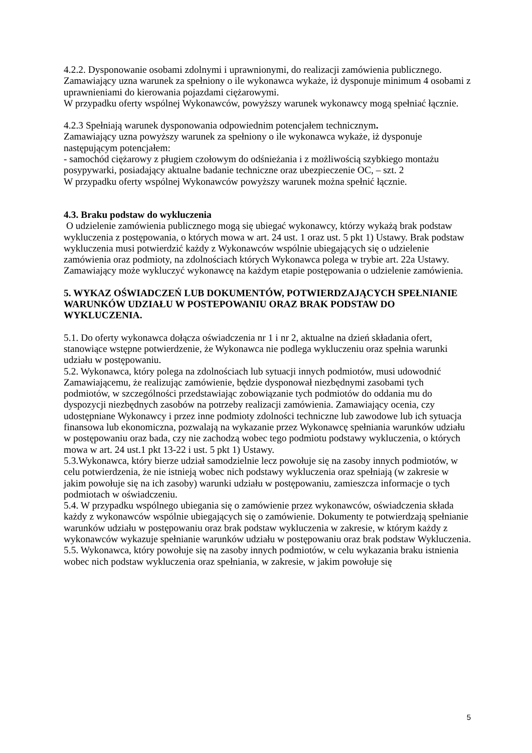4.2.2. Dysponowanie osobami zdolnymi i uprawnionymi, do realizacji zamówienia publicznego.
Zamawiający uzna warunek za spełniony o ile wykonawca wykaże, iż dysponuje minimum 4 osobami z uprawnieniami do kierowania pojazdami ciężarowymi.
W przypadku oferty wspólnej Wykonawców, powyższy warunek wykonawcy mogą spełniać łącznie.
4.2.3 Spełniają warunek dysponowania odpowiednim potencjałem technicznym.
Zamawiający uzna powyższy warunek za spełniony o ile wykonawca wykaże, iż dysponuje następującym potencjałem:
- samochód ciężarowy z pługiem czołowym do odśnieżania i z możliwością szybkiego montażu posypywarki, posiadający aktualne badanie techniczne oraz ubezpieczenie OC, – szt. 2
W przypadku oferty wspólnej Wykonawców powyższy warunek można spełnić łącznie.
4.3. Braku podstaw do wykluczenia
O udzielenie zamówienia publicznego mogą się ubiegać wykonawcy, którzy wykażą brak podstaw wykluczenia z postępowania, o których mowa w art. 24 ust. 1 oraz ust. 5 pkt 1) Ustawy. Brak podstaw wykluczenia musi potwierdzić każdy z Wykonawców wspólnie ubiegających się o udzielenie zamówienia oraz podmioty, na zdolnościach których Wykonawca polega w trybie art. 22a Ustawy. Zamawiający może wykluczyć wykonawcę na każdym etapie postępowania o udzielenie zamówienia.
5. WYKAZ OŚWIADCZEŃ LUB DOKUMENTÓW, POTWIERDZAJĄCYCH SPEŁNIANIE WARUNKÓW UDZIAŁU W POSTEPOWANIU ORAZ BRAK PODSTAW DO WYKLUCZENIA.
5.1. Do oferty wykonawca dołącza oświadczenia nr 1 i nr 2, aktualne na dzień składania ofert, stanowiące wstępne potwierdzenie, że Wykonawca nie podlega wykluczeniu oraz spełnia warunki udziału w postępowaniu.
5.2. Wykonawca, który polega na zdolnościach lub sytuacji innych podmiotów, musi udowodnić Zamawiającemu, że realizując zamówienie, będzie dysponował niezbędnymi zasobami tych podmiotów, w szczególności przedstawiając zobowiązanie tych podmiotów do oddania mu do dyspozycji niezbędnych zasobów na potrzeby realizacji zamówienia. Zamawiający ocenia, czy udostępniane Wykonawcy i przez inne podmioty zdolności techniczne lub zawodowe lub ich sytuacja finansowa lub ekonomiczna, pozwalają na wykazanie przez Wykonawcę spełniania warunków udziału w postępowaniu oraz bada, czy nie zachodzą wobec tego podmiotu podstawy wykluczenia, o których mowa w art. 24 ust.1 pkt 13-22 i ust. 5 pkt 1) Ustawy.
5.3.Wykonawca, który bierze udział samodzielnie lecz powołuje się na zasoby innych podmiotów, w celu potwierdzenia, że nie istnieją wobec nich podstawy wykluczenia oraz spełniają (w zakresie w jakim powołuje się na ich zasoby) warunki udziału w postępowaniu, zamieszcza informacje o tych podmiotach w oświadczeniu.
5.4. W przypadku wspólnego ubiegania się o zamówienie przez wykonawców, oświadczenia składa każdy z wykonawców wspólnie ubiegających się o zamówienie. Dokumenty te potwierdzają spełnianie warunków udziału w postępowaniu oraz brak podstaw wykluczenia w zakresie, w którym każdy z wykonawców wykazuje spełnianie warunków udziału w postępowaniu oraz brak podstaw Wykluczenia.
5.5. Wykonawca, który powołuje się na zasoby innych podmiotów, w celu wykazania braku istnienia wobec nich podstaw wykluczenia oraz spełniania, w zakresie, w jakim powołuje się
5